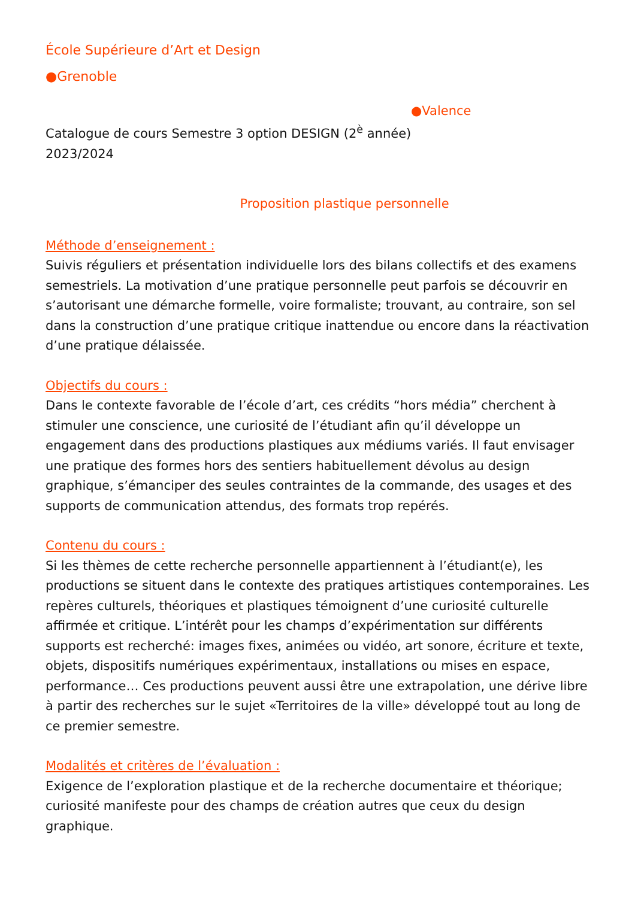École Supérieure d’Art et Design
●Grenoble
●Valence
Catalogue de cours Semestre 3 option DESIGN (2<sup>è</sup> année)
2023/2024
Proposition plastique personnelle
Méthode d’enseignement :
Suivis réguliers et présentation individuelle lors des bilans collectifs et des examens semestriels. La motivation d’une pratique personnelle peut parfois se découvrir en s’autorisant une démarche formelle, voire formaliste; trouvant, au contraire, son sel dans la construction d’une pratique critique inattendue ou encore dans la réactivation d’une pratique délaissée.
Objectifs du cours :
Dans le contexte favorable de l’école d’art, ces crédits “hors média” cherchent à stimuler une conscience, une curiosité de l’étudiant afin qu’il développe un engagement dans des productions plastiques aux médiums variés. Il faut envisager une pratique des formes hors des sentiers habituellement dévolus au design graphique, s’émanciper des seules contraintes de la commande, des usages et des supports de communication attendus, des formats trop repérés.
Contenu du cours :
Si les thèmes de cette recherche personnelle appartiennent à l’étudiant(e), les productions se situent dans le contexte des pratiques artistiques contemporaines. Les repères culturels, théoriques et plastiques témoignent d’une curiosité culturelle affirmée et critique. L’intérêt pour les champs d’expérimentation sur différents supports est recherché: images fixes, animées ou vidéo, art sonore, écriture et texte, objets, dispositifs numériques expérimentaux, installations ou mises en espace, performance… Ces productions peuvent aussi être une extrapolation, une dérive libre à partir des recherches sur le sujet «Territoires de la ville» développé tout au long de ce premier semestre.
Modalités et critères de l’évaluation :
Exigence de l’exploration plastique et de la recherche documentaire et théorique; curiosité manifeste pour des champs de création autres que ceux du design graphique.